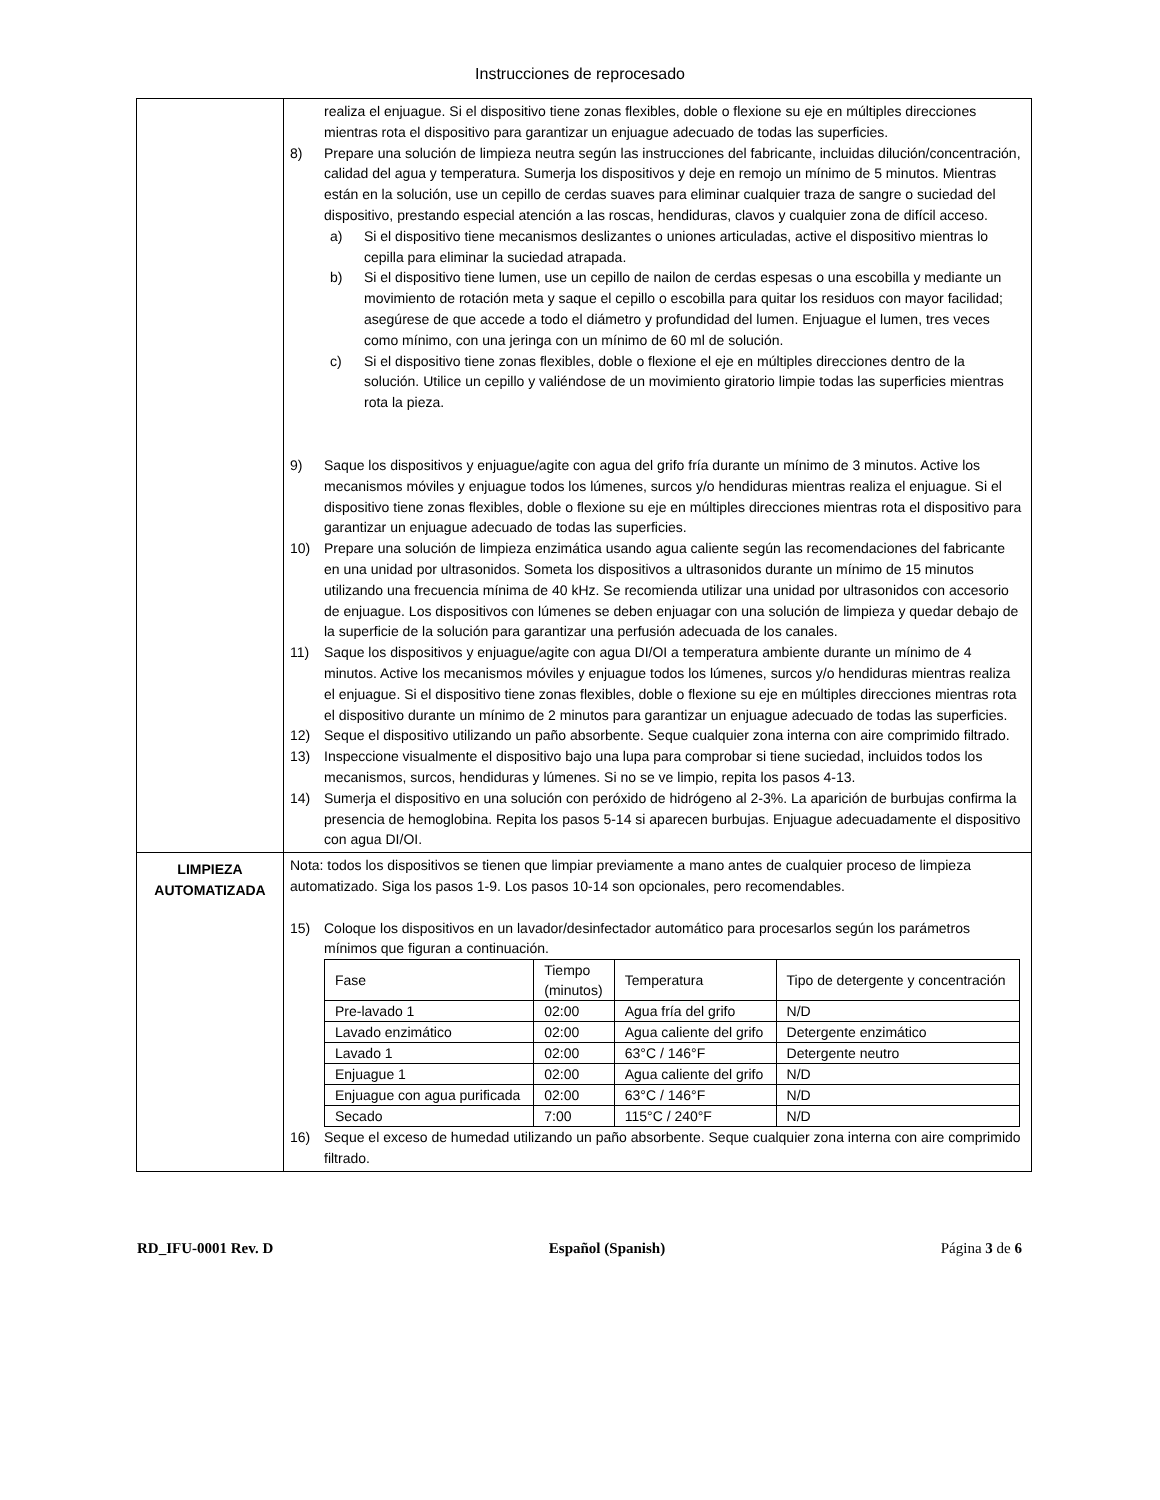Instrucciones de reprocesado
| | realiza el enjuague. Si el dispositivo tiene zonas flexibles, doble o flexione su eje en múltiples direcciones mientras rota el dispositivo para garantizar un enjuague adecuado de todas las superficies. 8) Prepare una solución de limpieza neutra según las instrucciones del fabricante, incluidas dilución/concentración, calidad del agua y temperatura. Sumerja los dispositivos y deje en remojo un mínimo de 5 minutos. Mientras están en la solución, use un cepillo de cerdas suaves para eliminar cualquier traza de sangre o suciedad del dispositivo, prestando especial atención a las roscas, hendiduras, clavos y cualquier zona de difícil acceso. a) Si el dispositivo tiene mecanismos deslizantes o uniones articuladas, active el dispositivo mientras lo cepilla para eliminar la suciedad atrapada. b) Si el dispositivo tiene lumen, use un cepillo de nailon de cerdas espesas o una escobilla y mediante un movimiento de rotación meta y saque el cepillo o escobilla para quitar los residuos con mayor facilidad; asegúrese de que accede a todo el diámetro y profundidad del lumen. Enjuague el lumen, tres veces como mínimo, con una jeringa con un mínimo de 60 ml de solución. c) Si el dispositivo tiene zonas flexibles, doble o flexione el eje en múltiples direcciones dentro de la solución. Utilice un cepillo y valiéndose de un movimiento giratorio limpie todas las superficies mientras rota la pieza. 9) Saque los dispositivos y enjuague/agite con agua del grifo fría durante un mínimo de 3 minutos. Active los mecanismos móviles y enjuague todos los lúmenes, surcos y/o hendiduras mientras realiza el enjuague. Si el dispositivo tiene zonas flexibles, doble o flexione su eje en múltiples direcciones mientras rota el dispositivo para garantizar un enjuague adecuado de todas las superficies. 10) Prepare una solución de limpieza enzimática usando agua caliente según las recomendaciones del fabricante en una unidad por ultrasonidos. Someta los dispositivos a ultrasonidos durante un mínimo de 15 minutos utilizando una frecuencia mínima de 40 kHz. Se recomienda utilizar una unidad por ultrasonidos con accesorio de enjuague. Los dispositivos con lúmenes se deben enjuagar con una solución de limpieza y quedar debajo de la superficie de la solución para garantizar una perfusión adecuada de los canales. 11) Saque los dispositivos y enjuague/agite con agua DI/OI a temperatura ambiente durante un mínimo de 4 minutos. Active los mecanismos móviles y enjuague todos los lúmenes, surcos y/o hendiduras mientras realiza el enjuague. Si el dispositivo tiene zonas flexibles, doble o flexione su eje en múltiples direcciones mientras rota el dispositivo durante un mínimo de 2 minutos para garantizar un enjuague adecuado de todas las superficies. 12) Seque el dispositivo utilizando un paño absorbente. Seque cualquier zona interna con aire comprimido filtrado. 13) Inspeccione visualmente el dispositivo bajo una lupa para comprobar si tiene suciedad, incluidos todos los mecanismos, surcos, hendiduras y lúmenes. Si no se ve limpio, repita los pasos 4-13. 14) Sumerja el dispositivo en una solución con peróxido de hidrógeno al 2-3%. La aparición de burbujas confirma la presencia de hemoglobina. Repita los pasos 5-14 si aparecen burbujas. Enjuague adecuadamente el dispositivo con agua DI/OI. |
| LIMPIEZA AUTOMATIZADA | Nota: todos los dispositivos se tienen que limpiar previamente a mano antes de cualquier proceso de limpieza automatizado. Siga los pasos 1-9. Los pasos 10-14 son opcionales, pero recomendables. 15) Coloque los dispositivos en un lavador/desinfectador automático para procesarlos según los parámetros mínimos que figuran a continuación. / Fase / Tiempo (minutos) / Temperatura / Tipo de detergente y concentración / / Pre-lavado 1 / 02:00 / Agua fría del grifo / N/D / / Lavado enzimático / 02:00 / Agua caliente del grifo / Detergente enzimático / / Lavado 1 / 02:00 / 63°C / 146°F / Detergente neutro / / Enjuague 1 / 02:00 / Agua caliente del grifo / N/D / / Enjuague con agua purificada / 02:00 / 63°C / 146°F / N/D / / Secado / 7:00 / 115°C / 240°F / N/D / 16) Seque el exceso de humedad utilizando un paño absorbente. Seque cualquier zona interna con aire comprimido filtrado. |
RD_IFU-0001 Rev. D Español (Spanish) Página 3 de 6